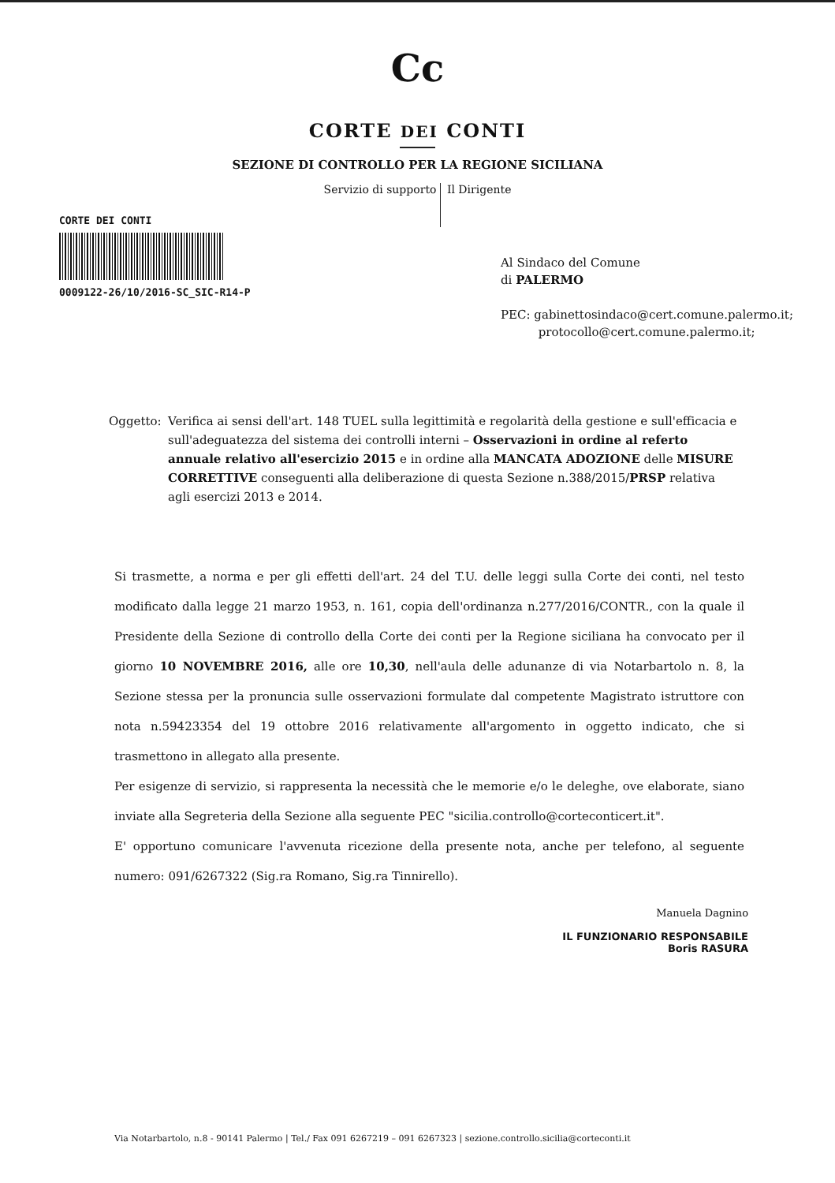Cc
CORTE DEI CONTI
SEZIONE DI CONTROLLO PER LA REGIONE SICILIANA
Servizio di supporto Il Dirigente
CORTE DEI CONTI
0009122-26/10/2016-SC_SIC-R14-P
Al Sindaco del Comune
di PALERMO
PEC: gabinettosindaco@cert.comune.palermo.it;
protocollo@cert.comune.palermo.it;
Oggetto: Verifica ai sensi dell'art. 148 TUEL sulla legittimità e regolarità della gestione e sull'efficacia e sull'adeguatezza del sistema dei controlli interni – Osservazioni in ordine al referto annuale relativo all'esercizio 2015 e in ordine alla MANCATA ADOZIONE delle MISURE CORRETTIVE conseguenti alla deliberazione di questa Sezione n.388/2015/PRSP relativa agli esercizi 2013 e 2014.
Si trasmette, a norma e per gli effetti dell'art. 24 del T.U. delle leggi sulla Corte dei conti, nel testo modificato dalla legge 21 marzo 1953, n. 161, copia dell'ordinanza n.277/2016/CONTR., con la quale il Presidente della Sezione di controllo della Corte dei conti per la Regione siciliana ha convocato per il giorno 10 NOVEMBRE 2016, alle ore 10,30, nell'aula delle adunanze di via Notarbartolo n. 8, la Sezione stessa per la pronuncia sulle osservazioni formulate dal competente Magistrato istruttore con nota n.59423354 del 19 ottobre 2016 relativamente all'argomento in oggetto indicato, che si trasmettono in allegato alla presente.
Per esigenze di servizio, si rappresenta la necessità che le memorie e/o le deleghe, ove elaborate, siano inviate alla Segreteria della Sezione alla seguente PEC "sicilia.controllo@corteconticert.it".
E' opportuno comunicare l'avvenuta ricezione della presente nota, anche per telefono, al seguente numero: 091/6267322 (Sig.ra Romano, Sig.ra Tinnirello).
Manuela Dagnino
IL FUNZIONARIO RESPONSABILE
Boris RASURA
Via Notarbartolo, n.8 - 90141 Palermo | Tel./ Fax 091 6267219 – 091 6267323 | sezione.controllo.sicilia@corteconti.it